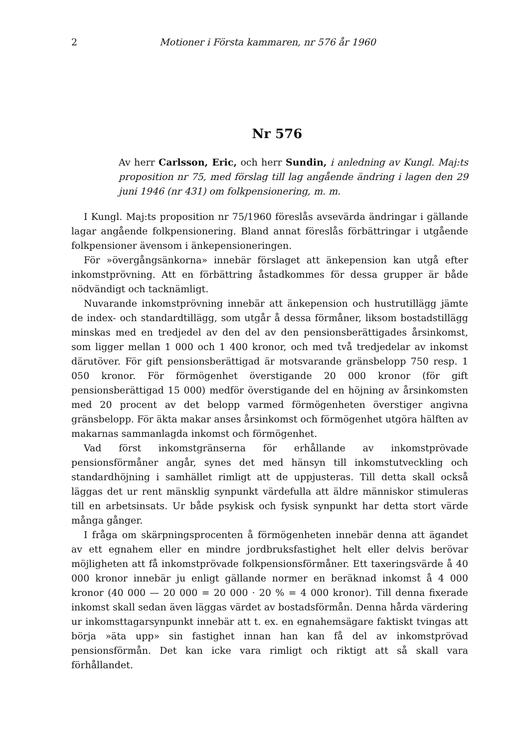2 Motioner i Första kammaren, nr 576 år 1960
Nr 576
Av herr Carlsson, Eric, och herr Sundin, i anledning av Kungl. Maj:ts proposition nr 75, med förslag till lag angående ändring i lagen den 29 juni 1946 (nr 431) om folkpensionering, m. m.
I Kungl. Maj:ts proposition nr 75/1960 föreslås avsevärda ändringar i gällande lagar angående folkpensionering. Bland annat föreslås förbättringar i utgående folkpensioner ävensom i änkepensioneringen.
För »övergångsänkorna» innebär förslaget att änkepension kan utgå efter inkomstprövning. Att en förbättring åstadkommes för dessa grupper är både nödvändigt och tacknämligt.
Nuvarande inkomstprövning innebär att änkepension och hustrutillägg jämte de index- och standardtillägg, som utgår å dessa förmåner, liksom bostadstillägg minskas med en tredjedel av den del av den pensionsberättigades årsinkomst, som ligger mellan 1 000 och 1 400 kronor, och med två tredjedelar av inkomst därutöver. För gift pensionsberättigad är motsvarande gränsbelopp 750 resp. 1 050 kronor. För förmögenhet överstigande 20 000 kronor (för gift pensionsberättigad 15 000) medför överstigande del en höjning av årsinkomsten med 20 procent av det belopp varmed förmögenheten överstiger angivna gränsbelopp. För äkta makar anses årsinkomst och förmögenhet utgöra hälften av makarnas sammanlagda inkomst och förmögenhet.
Vad först inkomstgränserna för erhållande av inkomstprövade pensionsförmåner angår, synes det med hänsyn till inkomstutveckling och standardhöjning i samhället rimligt att de uppjusteras. Till detta skall också läggas det ur rent mänsklig synpunkt värdefulla att äldre människor stimuleras till en arbetsinsats. Ur både psykisk och fysisk synpunkt har detta stort värde många gånger.
I fråga om skärpningsprocenten å förmögenheten innebär denna att ägandet av ett egnahem eller en mindre jordbruksfastighet helt eller delvis berövar möjligheten att få inkomstprövade folkpensionsförmåner. Ett taxeringsvärde å 40 000 kronor innebär ju enligt gällande normer en beräknad inkomst å 4 000 kronor (40 000 — 20 000 = 20 000 · 20 % = 4 000 kronor). Till denna fixerade inkomst skall sedan även läggas värdet av bostadsförmån. Denna hårda värdering ur inkomsttagarsynpunkt innebär att t. ex. en egnahemsägare faktiskt tvingas att börja »äta upp» sin fastighet innan han kan få del av inkomstprövad pensionsförmån. Det kan icke vara rimligt och riktigt att så skall vara förhållandet.